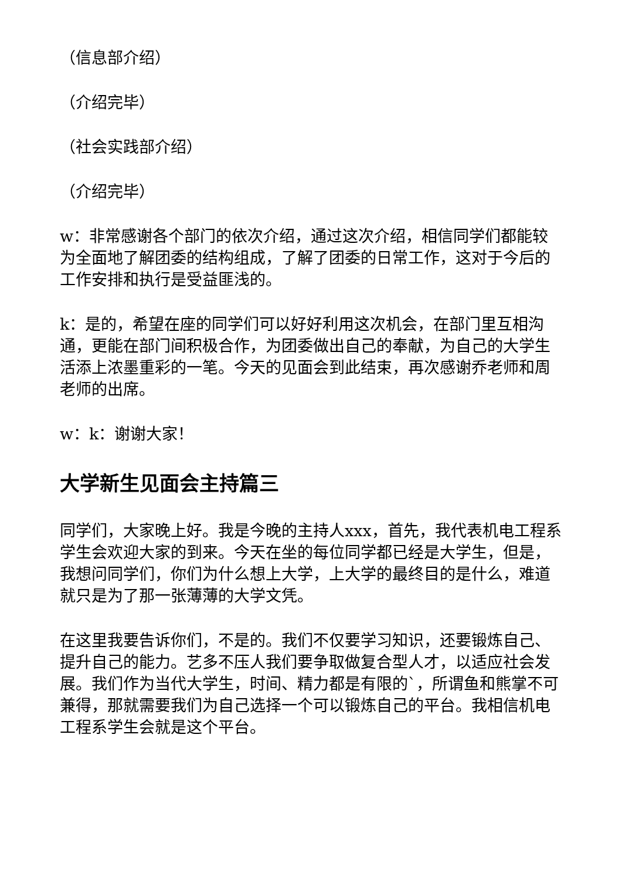（信息部介绍）
（介绍完毕）
（社会实践部介绍）
（介绍完毕）
w：非常感谢各个部门的依次介绍，通过这次介绍，相信同学们都能较为全面地了解团委的结构组成，了解了团委的日常工作，这对于今后的工作安排和执行是受益匪浅的。
k：是的，希望在座的同学们可以好好利用这次机会，在部门里互相沟通，更能在部门间积极合作，为团委做出自己的奉献，为自己的大学生活添上浓墨重彩的一笔。今天的见面会到此结束，再次感谢乔老师和周老师的出席。
w：k：谢谢大家！
大学新生见面会主持篇三
同学们，大家晚上好。我是今晚的主持人xxx，首先，我代表机电工程系学生会欢迎大家的到来。今天在坐的每位同学都已经是大学生，但是，我想问同学们，你们为什么想上大学，上大学的最终目的是什么，难道就只是为了那一张薄薄的大学文凭。
在这里我要告诉你们，不是的。我们不仅要学习知识，还要锻炼自己、提升自己的能力。艺多不压人我们要争取做复合型人才，以适应社会发展。我们作为当代大学生，时间、精力都是有限的`，所谓鱼和熊掌不可兼得，那就需要我们为自己选择一个可以锻炼自己的平台。我相信机电工程系学生会就是这个平台。